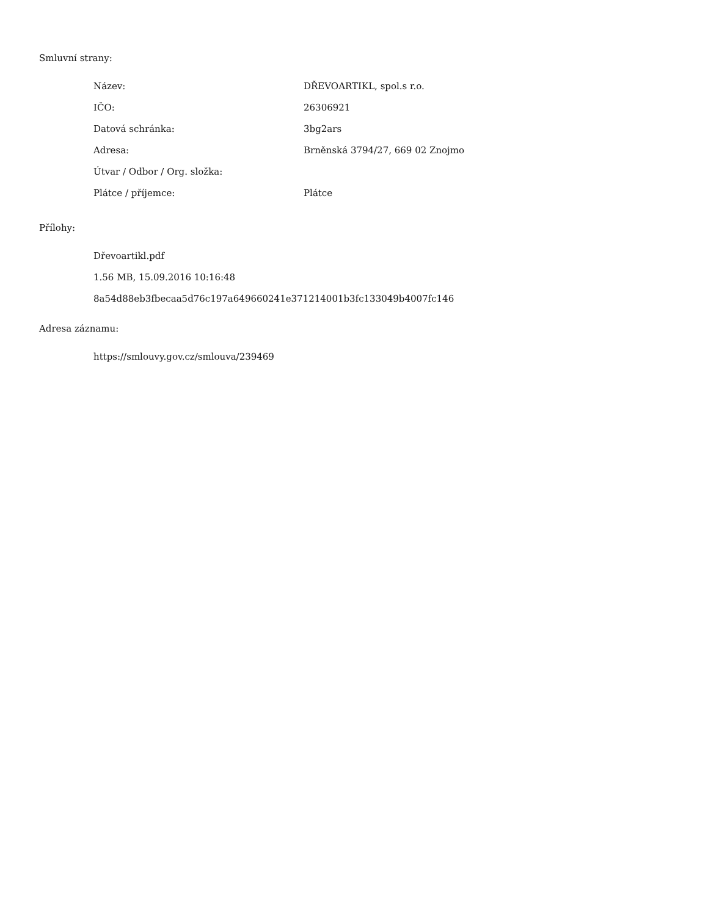Smluvní strany:
| Název: | DŘEVOARTIKL, spol.s r.o. |
| IČO: | 26306921 |
| Datová schránka: | 3bg2ars |
| Adresa: | Brněnská 3794/27, 669 02 Znojmo |
| Útvar / Odbor / Org. složka: | |
| Plátce / příjemce: | Plátce |
Přílohy:
Dřevoartikl.pdf
1.56 MB, 15.09.2016 10:16:48
8a54d88eb3fbecaa5d76c197a649660241e371214001b3fc133049b4007fc146
Adresa záznamu:
https://smlouvy.gov.cz/smlouva/239469